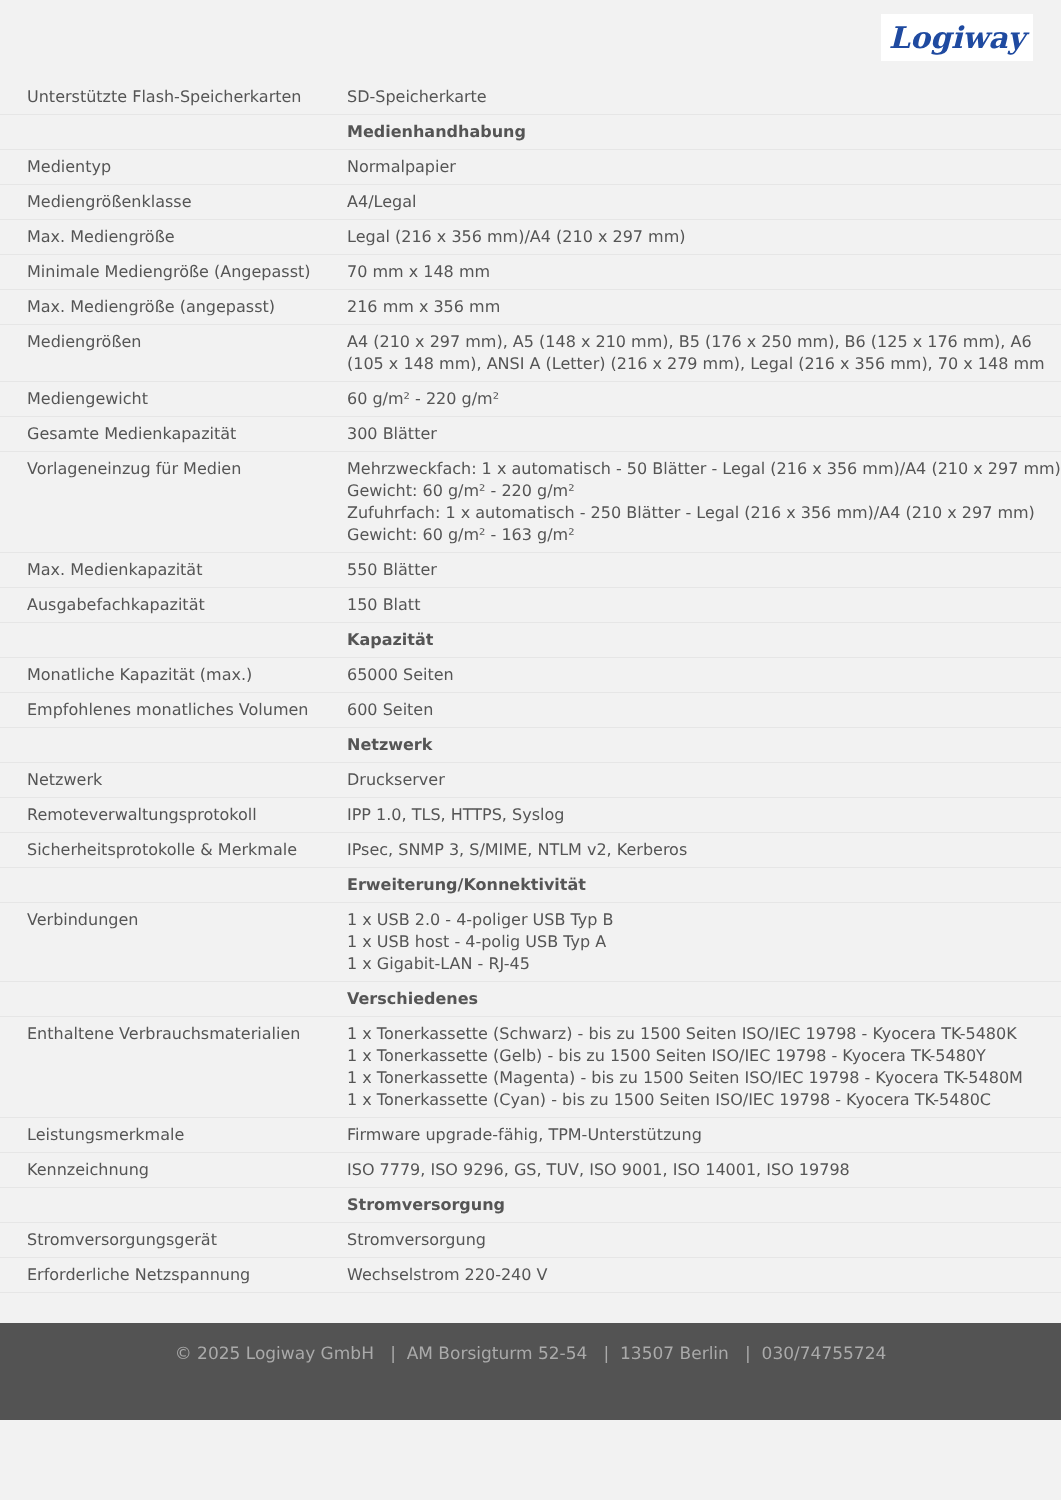Logiway
| Unterstützte Flash-Speicherkarten | SD-Speicherkarte |
| | Medienhandhabung |
| Medientyp | Normalpapier |
| Mediengrößenklasse | A4/Legal |
| Max. Mediengröße | Legal (216 x 356 mm)/A4 (210 x 297 mm) |
| Minimale Mediengröße (Angepasst) | 70 mm x 148 mm |
| Max. Mediengröße (angepasst) | 216 mm x 356 mm |
| Mediengrößen | A4 (210 x 297 mm), A5 (148 x 210 mm), B5 (176 x 250 mm), B6 (125 x 176 mm), A6 (105 x 148 mm), ANSI A (Letter) (216 x 279 mm), Legal (216 x 356 mm), 70 x 148 mm |
| Mediengewicht | 60 g/m² - 220 g/m² |
| Gesamte Medienkapazität | 300 Blätter |
| Vorlageneinzug für Medien | Mehrzweckfach: 1 x automatisch - 50 Blätter - Legal (216 x 356 mm)/A4 (210 x 297 mm) Gewicht: 60 g/m² - 220 g/m² Zufuhrfach: 1 x automatisch - 250 Blätter - Legal (216 x 356 mm)/A4 (210 x 297 mm) Gewicht: 60 g/m² - 163 g/m² |
| Max. Medienkapazität | 550 Blätter |
| Ausgabefachkapazität | 150 Blatt |
| | Kapazität |
| Monatliche Kapazität (max.) | 65000 Seiten |
| Empfohlenes monatliches Volumen | 600 Seiten |
| | Netzwerk |
| Netzwerk | Druckserver |
| Remoteverwaltungsprotokoll | IPP 1.0, TLS, HTTPS, Syslog |
| Sicherheitsprotokolle & Merkmale | IPsec, SNMP 3, S/MIME, NTLM v2, Kerberos |
| | Erweiterung/Konnektivität |
| Verbindungen | 1 x USB 2.0 - 4-poliger USB Typ B 1 x USB host - 4-polig USB Typ A 1 x Gigabit-LAN - RJ-45 |
| | Verschiedenes |
| Enthaltene Verbrauchsmaterialien | 1 x Tonerkassette (Schwarz) - bis zu 1500 Seiten ISO/IEC 19798 - Kyocera TK-5480K 1 x Tonerkassette (Gelb) - bis zu 1500 Seiten ISO/IEC 19798 - Kyocera TK-5480Y 1 x Tonerkassette (Magenta) - bis zu 1500 Seiten ISO/IEC 19798 - Kyocera TK-5480M 1 x Tonerkassette (Cyan) - bis zu 1500 Seiten ISO/IEC 19798 - Kyocera TK-5480C |
| Leistungsmerkmale | Firmware upgrade-fähig, TPM-Unterstützung |
| Kennzeichnung | ISO 7779, ISO 9296, GS, TUV, ISO 9001, ISO 14001, ISO 19798 |
| | Stromversorgung |
| Stromversorgungsgerät | Stromversorgung |
| Erforderliche Netzspannung | Wechselstrom 220-240 V |
© 2025 Logiway GmbH | AM Borsigturm 52-54 | 13507 Berlin | 030/74755724